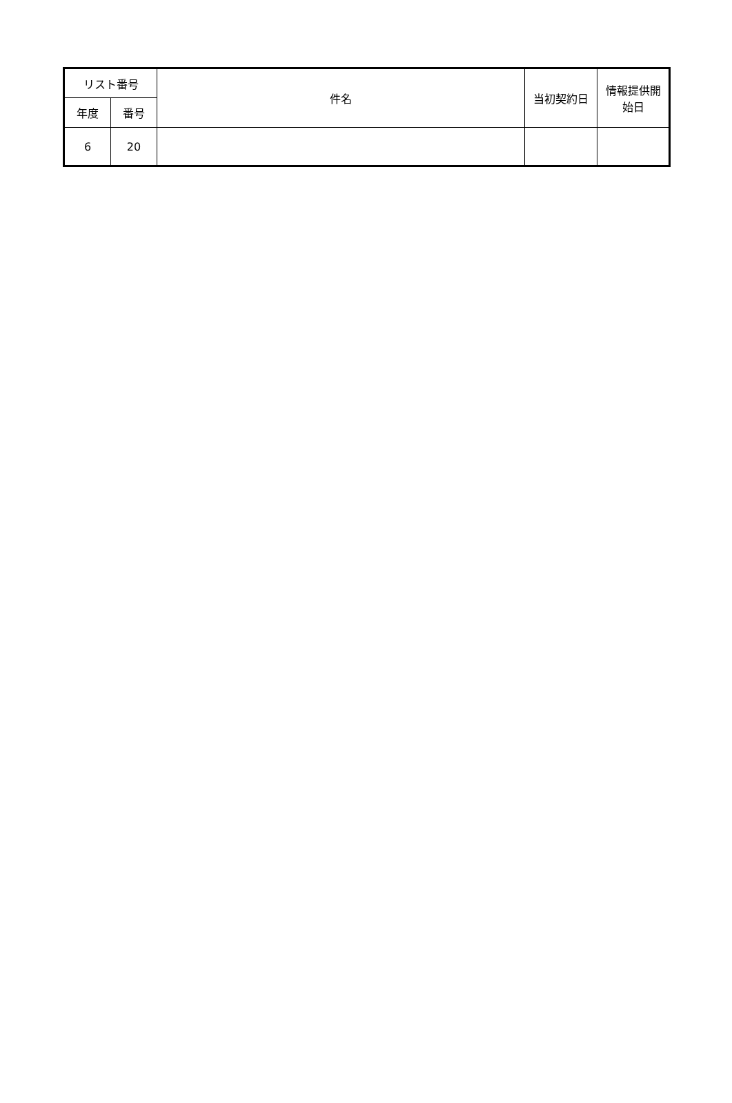| リスト番号 | | 件名 | 当初契約日 | 情報提供開 始日 |
| --- | --- | --- | --- | --- |
| 年度 | 番号 | | | |
| 6 | 20 | | | |